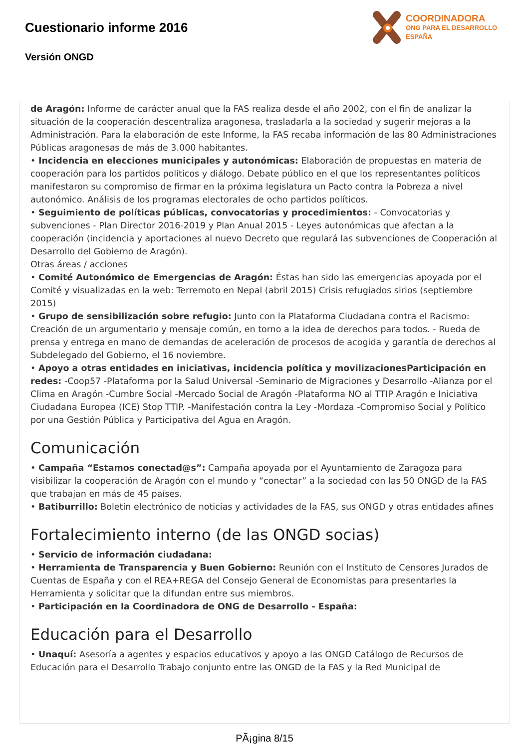Cuestionario informe 2016
Versión ONGD
COORDINADORA
ONG PARA EL DESARROLLO
ESPAÑA
de Aragón: Informe de carácter anual que la FAS realiza desde el año 2002, con el fin de analizar la situación de la cooperación descentraliza aragonesa, trasladarla a la sociedad y sugerir mejoras a la Administración. Para la elaboración de este Informe, la FAS recaba información de las 80 Administraciones Públicas aragonesas de más de 3.000 habitantes.
• Incidencia en elecciones municipales y autonómicas: Elaboración de propuestas en materia de cooperación para los partidos politicos y diálogo. Debate público en el que los representantes políticos manifestaron su compromiso de firmar en la próxima legislatura un Pacto contra la Pobreza a nivel autonómico. Análisis de los programas electorales de ocho partidos políticos.
• Seguimiento de políticas públicas, convocatorias y procedimientos: - Convocatorias y subvenciones - Plan Director 2016-2019 y Plan Anual 2015 - Leyes autonómicas que afectan a la cooperación (incidencia y aportaciones al nuevo Decreto que regulará las subvenciones de Cooperación al Desarrollo del Gobierno de Aragón).
Otras áreas / acciones
• Comité Autonómico de Emergencias de Aragón: Éstas han sido las emergencias apoyada por el Comité y visualizadas en la web: Terremoto en Nepal (abril 2015) Crisis refugiados sirios (septiembre 2015)
• Grupo de sensibilización sobre refugio: Junto con la Plataforma Ciudadana contra el Racismo: Creación de un argumentario y mensaje común, en torno a la idea de derechos para todos. - Rueda de prensa y entrega en mano de demandas de aceleración de procesos de acogida y garantía de derechos al Subdelegado del Gobierno, el 16 noviembre.
• Apoyo a otras entidades en iniciativas, incidencia política y movilizacionesParticipación en redes: -Coop57 -Plataforma por la Salud Universal -Seminario de Migraciones y Desarrollo -Alianza por el Clima en Aragón -Cumbre Social -Mercado Social de Aragón -Plataforma NO al TTIP Aragón e Iniciativa Ciudadana Europea (ICE) Stop TTIP. -Manifestación contra la Ley -Mordaza -Compromiso Social y Político por una Gestión Pública y Participativa del Agua en Aragón.
Comunicación
• Campaña “Estamos conectad@s”: Campaña apoyada por el Ayuntamiento de Zaragoza para visibilizar la cooperación de Aragón con el mundo y “conectar” a la sociedad con las 50 ONGD de la FAS que trabajan en más de 45 países.
• Batiburrillo: Boletín electrónico de noticias y actividades de la FAS, sus ONGD y otras entidades afines
Fortalecimiento interno (de las ONGD socias)
• Servicio de información ciudadana:
• Herramienta de Transparencia y Buen Gobierno: Reunión con el Instituto de Censores Jurados de Cuentas de España y con el REA+REGA del Consejo General de Economistas para presentarles la Herramienta y solicitar que la difundan entre sus miembros.
• Participación en la Coordinadora de ONG de Desarrollo - España:
Educación para el Desarrollo
• Unaquí: Asesoría a agentes y espacios educativos y apoyo a las ONGD Catálogo de Recursos de Educación para el Desarrollo Trabajo conjunto entre las ONGD de la FAS y la Red Municipal de
PÃ¡gina 8/15